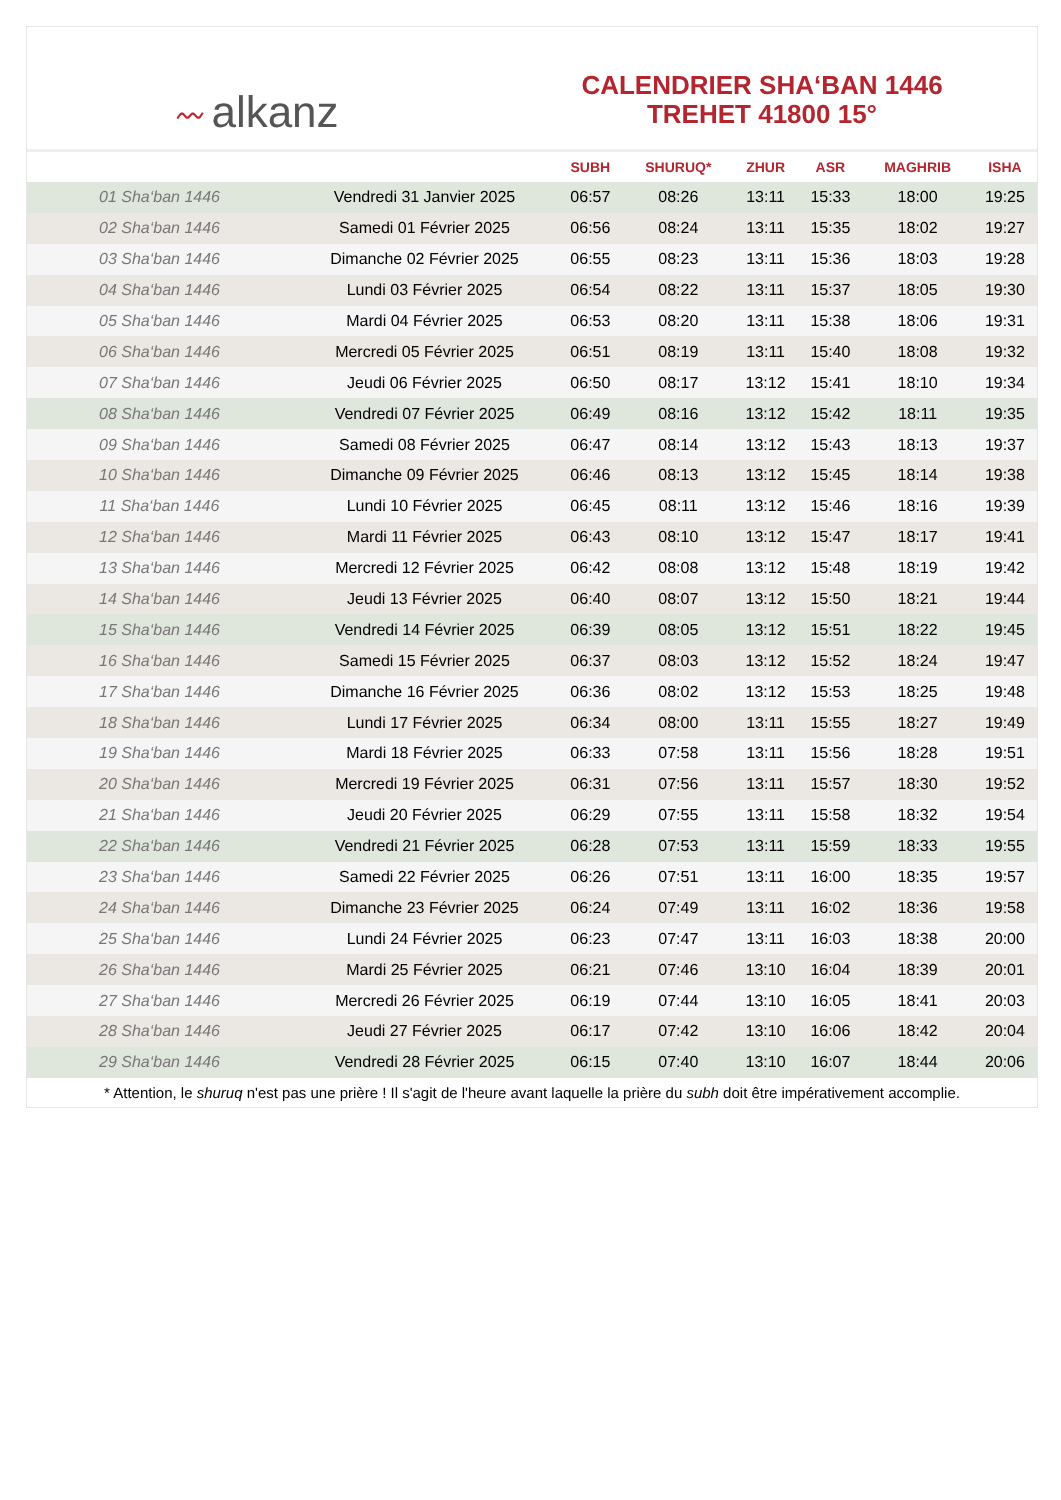〰 alkanz
CALENDRIER SHA‘BAN 1446
TREHET 41800 15°
| | | SUBH | SHURUQ* | ZHUR | ASR | MAGHRIB | ISHA |
| --- | --- | --- | --- | --- | --- | --- | --- |
| 01 Sha‘ban 1446 | Vendredi 31 Janvier 2025 | 06:57 | 08:26 | 13:11 | 15:33 | 18:00 | 19:25 |
| 02 Sha‘ban 1446 | Samedi 01 Février 2025 | 06:56 | 08:24 | 13:11 | 15:35 | 18:02 | 19:27 |
| 03 Sha‘ban 1446 | Dimanche 02 Février 2025 | 06:55 | 08:23 | 13:11 | 15:36 | 18:03 | 19:28 |
| 04 Sha‘ban 1446 | Lundi 03 Février 2025 | 06:54 | 08:22 | 13:11 | 15:37 | 18:05 | 19:30 |
| 05 Sha‘ban 1446 | Mardi 04 Février 2025 | 06:53 | 08:20 | 13:11 | 15:38 | 18:06 | 19:31 |
| 06 Sha‘ban 1446 | Mercredi 05 Février 2025 | 06:51 | 08:19 | 13:11 | 15:40 | 18:08 | 19:32 |
| 07 Sha‘ban 1446 | Jeudi 06 Février 2025 | 06:50 | 08:17 | 13:12 | 15:41 | 18:10 | 19:34 |
| 08 Sha‘ban 1446 | Vendredi 07 Février 2025 | 06:49 | 08:16 | 13:12 | 15:42 | 18:11 | 19:35 |
| 09 Sha‘ban 1446 | Samedi 08 Février 2025 | 06:47 | 08:14 | 13:12 | 15:43 | 18:13 | 19:37 |
| 10 Sha‘ban 1446 | Dimanche 09 Février 2025 | 06:46 | 08:13 | 13:12 | 15:45 | 18:14 | 19:38 |
| 11 Sha‘ban 1446 | Lundi 10 Février 2025 | 06:45 | 08:11 | 13:12 | 15:46 | 18:16 | 19:39 |
| 12 Sha‘ban 1446 | Mardi 11 Février 2025 | 06:43 | 08:10 | 13:12 | 15:47 | 18:17 | 19:41 |
| 13 Sha‘ban 1446 | Mercredi 12 Février 2025 | 06:42 | 08:08 | 13:12 | 15:48 | 18:19 | 19:42 |
| 14 Sha‘ban 1446 | Jeudi 13 Février 2025 | 06:40 | 08:07 | 13:12 | 15:50 | 18:21 | 19:44 |
| 15 Sha‘ban 1446 | Vendredi 14 Février 2025 | 06:39 | 08:05 | 13:12 | 15:51 | 18:22 | 19:45 |
| 16 Sha‘ban 1446 | Samedi 15 Février 2025 | 06:37 | 08:03 | 13:12 | 15:52 | 18:24 | 19:47 |
| 17 Sha‘ban 1446 | Dimanche 16 Février 2025 | 06:36 | 08:02 | 13:12 | 15:53 | 18:25 | 19:48 |
| 18 Sha‘ban 1446 | Lundi 17 Février 2025 | 06:34 | 08:00 | 13:11 | 15:55 | 18:27 | 19:49 |
| 19 Sha‘ban 1446 | Mardi 18 Février 2025 | 06:33 | 07:58 | 13:11 | 15:56 | 18:28 | 19:51 |
| 20 Sha‘ban 1446 | Mercredi 19 Février 2025 | 06:31 | 07:56 | 13:11 | 15:57 | 18:30 | 19:52 |
| 21 Sha‘ban 1446 | Jeudi 20 Février 2025 | 06:29 | 07:55 | 13:11 | 15:58 | 18:32 | 19:54 |
| 22 Sha‘ban 1446 | Vendredi 21 Février 2025 | 06:28 | 07:53 | 13:11 | 15:59 | 18:33 | 19:55 |
| 23 Sha‘ban 1446 | Samedi 22 Février 2025 | 06:26 | 07:51 | 13:11 | 16:00 | 18:35 | 19:57 |
| 24 Sha‘ban 1446 | Dimanche 23 Février 2025 | 06:24 | 07:49 | 13:11 | 16:02 | 18:36 | 19:58 |
| 25 Sha‘ban 1446 | Lundi 24 Février 2025 | 06:23 | 07:47 | 13:11 | 16:03 | 18:38 | 20:00 |
| 26 Sha‘ban 1446 | Mardi 25 Février 2025 | 06:21 | 07:46 | 13:10 | 16:04 | 18:39 | 20:01 |
| 27 Sha‘ban 1446 | Mercredi 26 Février 2025 | 06:19 | 07:44 | 13:10 | 16:05 | 18:41 | 20:03 |
| 28 Sha‘ban 1446 | Jeudi 27 Février 2025 | 06:17 | 07:42 | 13:10 | 16:06 | 18:42 | 20:04 |
| 29 Sha‘ban 1446 | Vendredi 28 Février 2025 | 06:15 | 07:40 | 13:10 | 16:07 | 18:44 | 20:06 |
* Attention, le shuruq n'est pas une prière ! Il s'agit de l'heure avant laquelle la prière du subh doit être impérativement accomplie.